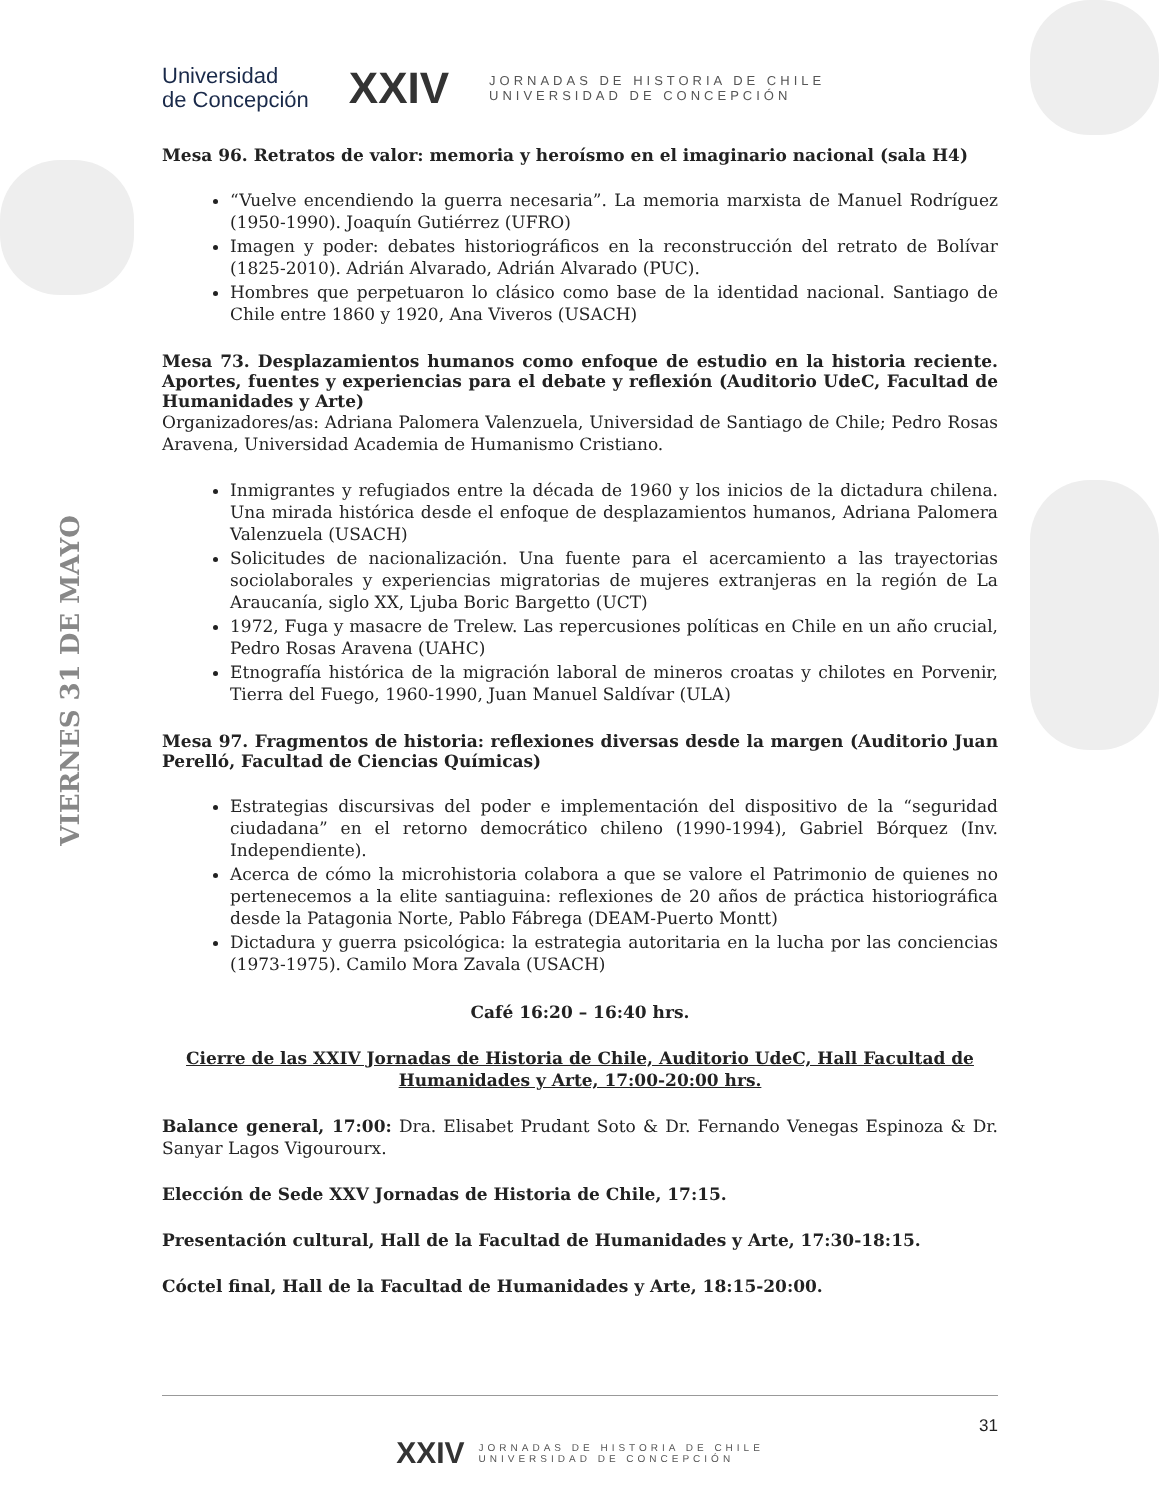VIERNES 31 DE MAYO
Universidad
de Concepción
XXIV
JORNADAS DE HISTORIA DE CHILE
UNIVERSIDAD DE CONCEPCIÓN
Mesa 96. Retratos de valor: memoria y heroísmo en el imaginario nacional (sala H4)
“Vuelve encendiendo la guerra necesaria”. La memoria marxista de Manuel Rodríguez (1950-1990). Joaquín Gutiérrez (UFRO)
Imagen y poder: debates historiográficos en la reconstrucción del retrato de Bolívar (1825-2010). Adrián Alvarado, Adrián Alvarado (PUC).
Hombres que perpetuaron lo clásico como base de la identidad nacional. Santiago de Chile entre 1860 y 1920, Ana Viveros (USACH)
Mesa 73. Desplazamientos humanos como enfoque de estudio en la historia reciente. Aportes, fuentes y experiencias para el debate y reflexión (Auditorio UdeC, Facultad de Humanidades y Arte)
Organizadores/as: Adriana Palomera Valenzuela, Universidad de Santiago de Chile; Pedro Rosas Aravena, Universidad Academia de Humanismo Cristiano.
Inmigrantes y refugiados entre la década de 1960 y los inicios de la dictadura chilena. Una mirada histórica desde el enfoque de desplazamientos humanos, Adriana Palomera Valenzuela (USACH)
Solicitudes de nacionalización. Una fuente para el acercamiento a las trayectorias sociolaborales y experiencias migratorias de mujeres extranjeras en la región de La Araucanía, siglo XX, Ljuba Boric Bargetto (UCT)
1972, Fuga y masacre de Trelew. Las repercusiones políticas en Chile en un año crucial, Pedro Rosas Aravena (UAHC)
Etnografía histórica de la migración laboral de mineros croatas y chilotes en Porvenir, Tierra del Fuego, 1960-1990, Juan Manuel Saldívar (ULA)
Mesa 97. Fragmentos de historia: reflexiones diversas desde la margen (Auditorio Juan Perelló, Facultad de Ciencias Químicas)
Estrategias discursivas del poder e implementación del dispositivo de la “seguridad ciudadana” en el retorno democrático chileno (1990-1994), Gabriel Bórquez (Inv. Independiente).
Acerca de cómo la microhistoria colabora a que se valore el Patrimonio de quienes no pertenecemos a la elite santiaguina: reflexiones de 20 años de práctica historiográfica desde la Patagonia Norte, Pablo Fábrega (DEAM-Puerto Montt)
Dictadura y guerra psicológica: la estrategia autoritaria en la lucha por las conciencias (1973-1975). Camilo Mora Zavala (USACH)
Café 16:20 – 16:40 hrs.
Cierre de las XXIV Jornadas de Historia de Chile, Auditorio UdeC, Hall Facultad de Humanidades y Arte, 17:00-20:00 hrs.
Balance general, 17:00: Dra. Elisabet Prudant Soto & Dr. Fernando Venegas Espinoza & Dr. Sanyar Lagos Vigourourx.
Elección de Sede XXV Jornadas de Historia de Chile, 17:15.
Presentación cultural, Hall de la Facultad de Humanidades y Arte, 17:30-18:15.
Cóctel final, Hall de la Facultad de Humanidades y Arte, 18:15-20:00.
31
XXIV JORNADAS DE HISTORIA DE CHILE
UNIVERSIDAD DE CONCEPCIÓN